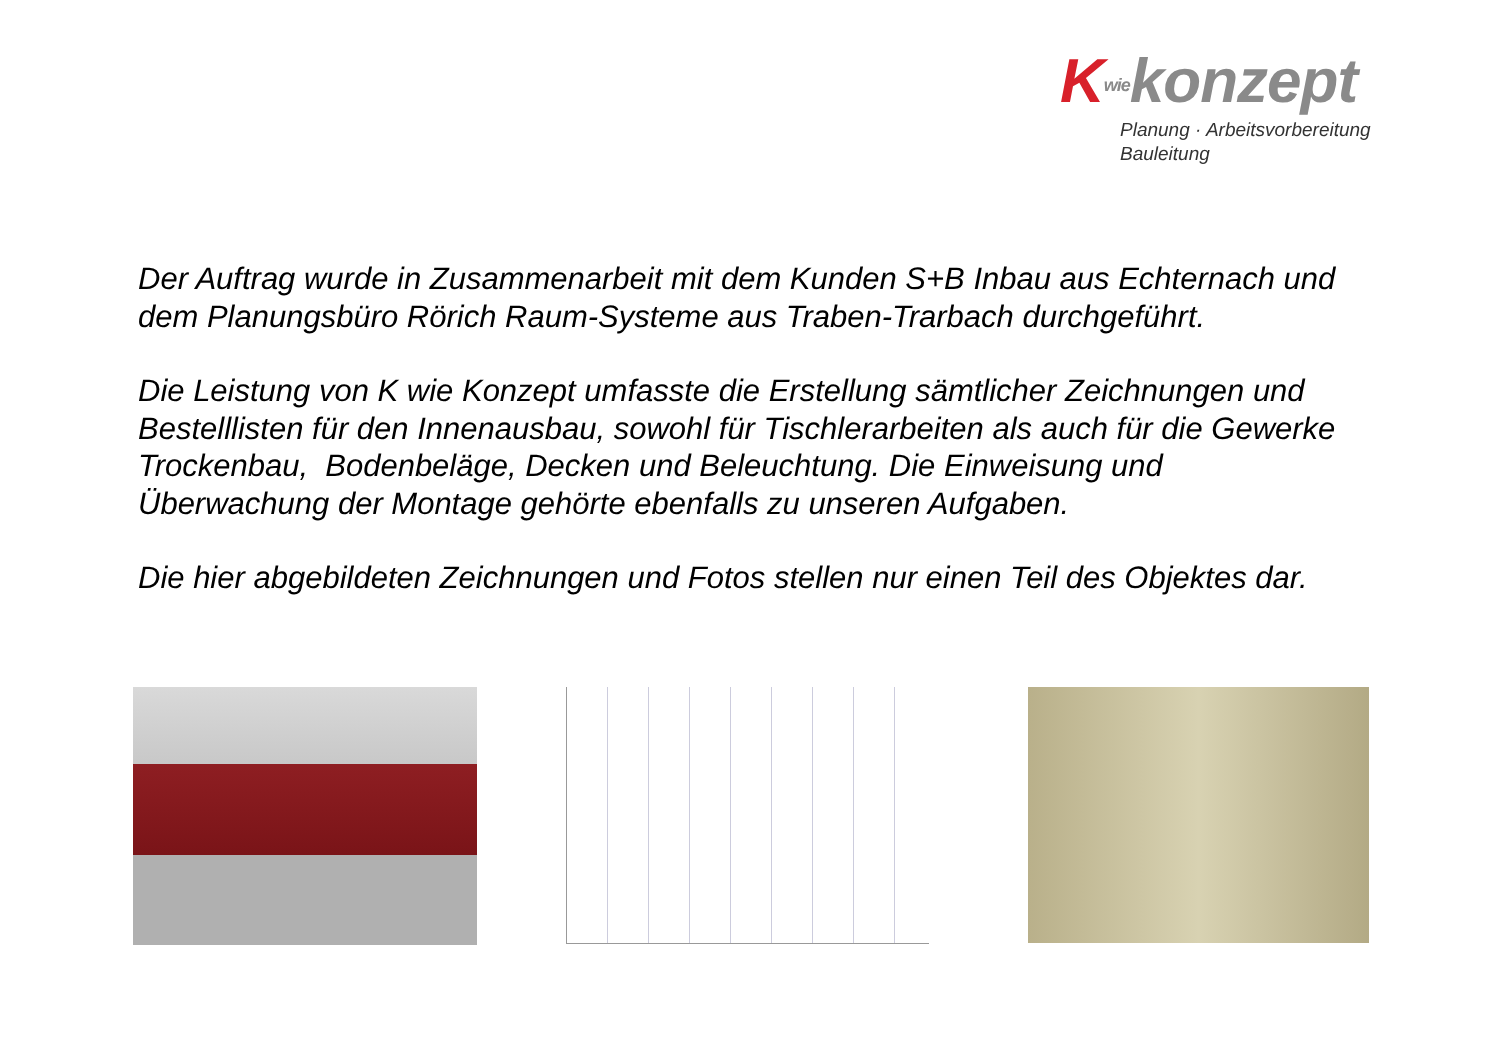Kwiekonzept
Planung · Arbeitsvorbereitung
Bauleitung
Der Auftrag wurde in Zusammenarbeit mit dem Kunden S+B Inbau aus Echternach und dem Planungsbüro Rörich Raum-Systeme aus Traben-Trarbach durchgeführt.
Die Leistung von K wie Konzept umfasste die Erstellung sämtlicher Zeichnungen und Bestelllisten für den Innenausbau, sowohl für Tischlerarbeiten als auch für die Gewerke Trockenbau, Bodenbeläge, Decken und Beleuchtung. Die Einweisung und Überwachung der Montage gehörte ebenfalls zu unseren Aufgaben.
Die hier abgebildeten Zeichnungen und Fotos stellen nur einen Teil des Objektes dar.